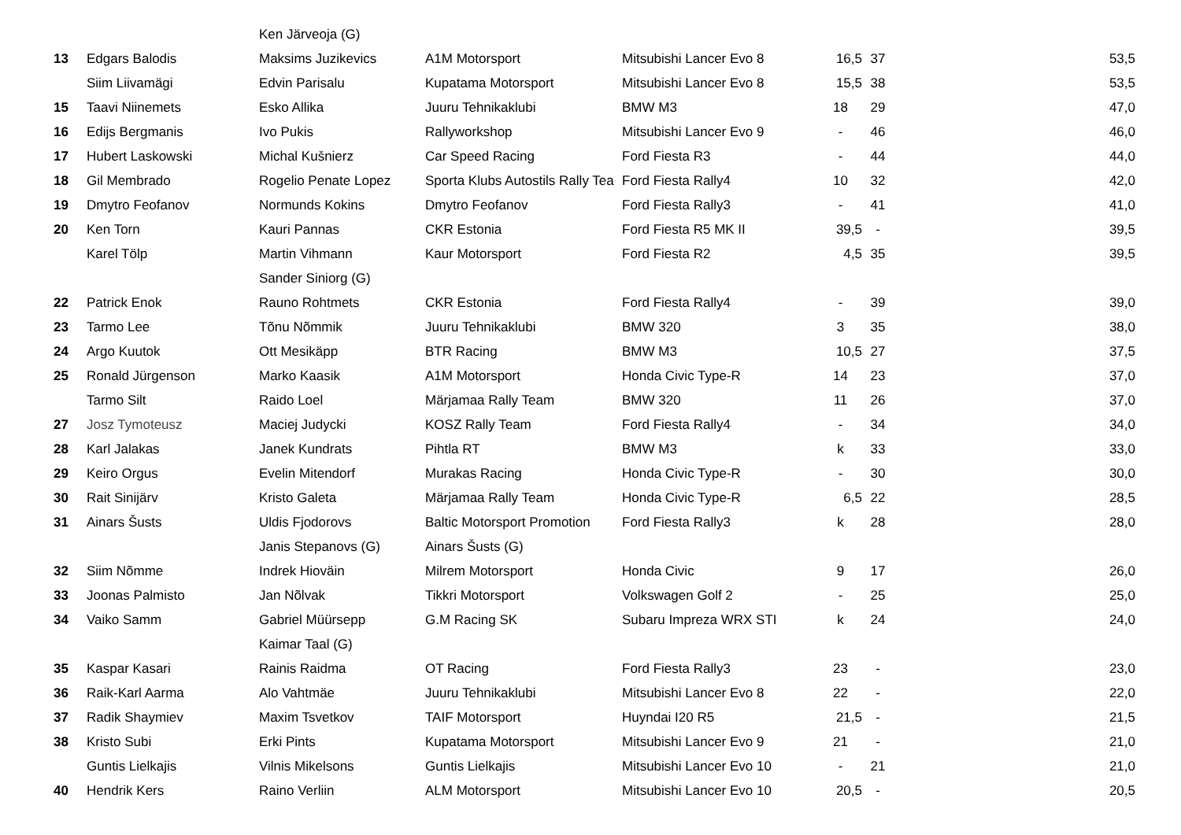| | | Ken Järveoja (G) | | | | | |
| 13 | Edgars Balodis | Maksims Juzikevics | A1M Motorsport | Mitsubishi Lancer Evo 8 | 16,5 | 37 | 53,5 |
| | Siim Liivamägi | Edvin Parisalu | Kupatama Motorsport | Mitsubishi Lancer Evo 8 | 15,5 | 38 | 53,5 |
| 15 | Taavi Niinemets | Esko Allika | Juuru Tehnikaklubi | BMW M3 | 18 | 29 | 47,0 |
| 16 | Edijs Bergmanis | Ivo Pukis | Rallyworkshop | Mitsubishi Lancer Evo 9 | - | 46 | 46,0 |
| 17 | Hubert Laskowski | Michal Kušnierz | Car Speed Racing | Ford Fiesta R3 | - | 44 | 44,0 |
| 18 | Gil Membrado | Rogelio Penate Lopez | Sporta Klubs Autostils Rally Tea | Ford Fiesta Rally4 | 10 | 32 | 42,0 |
| 19 | Dmytro Feofanov | Normunds Kokins | Dmytro Feofanov | Ford Fiesta Rally3 | - | 41 | 41,0 |
| 20 | Ken Torn | Kauri Pannas | CKR Estonia | Ford Fiesta R5 MK II | 39,5 | - | 39,5 |
| | Karel Tölp | Martin Vihmann | Kaur Motorsport | Ford Fiesta R2 | 4,5 | 35 | 39,5 |
| | | Sander Siniorg (G) | | | | | |
| 22 | Patrick Enok | Rauno Rohtmets | CKR Estonia | Ford Fiesta Rally4 | - | 39 | 39,0 |
| 23 | Tarmo Lee | Tõnu Nõmmik | Juuru Tehnikaklubi | BMW 320 | 3 | 35 | 38,0 |
| 24 | Argo Kuutok | Ott Mesikäpp | BTR Racing | BMW M3 | 10,5 | 27 | 37,5 |
| 25 | Ronald Jürgenson | Marko Kaasik | A1M Motorsport | Honda Civic Type-R | 14 | 23 | 37,0 |
| | Tarmo Silt | Raido Loel | Märjamaa Rally Team | BMW 320 | 11 | 26 | 37,0 |
| 27 | Josz Tymoteusz | Maciej Judycki | KOSZ Rally Team | Ford Fiesta Rally4 | - | 34 | 34,0 |
| 28 | Karl Jalakas | Janek Kundrats | Pihtla RT | BMW M3 | k | 33 | 33,0 |
| 29 | Keiro Orgus | Evelin Mitendorf | Murakas Racing | Honda Civic Type-R | - | 30 | 30,0 |
| 30 | Rait Sinijärv | Kristo Galeta | Märjamaa Rally Team | Honda Civic Type-R | 6,5 | 22 | 28,5 |
| 31 | Ainars Šusts | Uldis Fjodorovs | Baltic Motorsport Promotion | Ford Fiesta Rally3 | k | 28 | 28,0 |
| | | Janis Stepanovs (G) | Ainars Šusts (G) | | | | |
| 32 | Siim Nõmme | Indrek Hioväin | Milrem Motorsport | Honda Civic | 9 | 17 | 26,0 |
| 33 | Joonas Palmisto | Jan Nõlvak | Tikkri Motorsport | Volkswagen Golf 2 | - | 25 | 25,0 |
| 34 | Vaiko Samm | Gabriel Müürsepp | G.M Racing SK | Subaru Impreza WRX STI | k | 24 | 24,0 |
| | | Kaimar Taal (G) | | | | | |
| 35 | Kaspar Kasari | Rainis Raidma | OT Racing | Ford Fiesta Rally3 | 23 | - | 23,0 |
| 36 | Raik-Karl Aarma | Alo Vahtmäe | Juuru Tehnikaklubi | Mitsubishi Lancer Evo 8 | 22 | - | 22,0 |
| 37 | Radik Shaymiev | Maxim Tsvetkov | TAIF Motorsport | Huyndai I20 R5 | 21,5 | - | 21,5 |
| 38 | Kristo Subi | Erki Pints | Kupatama Motorsport | Mitsubishi Lancer Evo 9 | 21 | - | 21,0 |
| | Guntis Lielkajis | Vilnis Mikelsons | Guntis Lielkajis | Mitsubishi Lancer Evo 10 | - | 21 | 21,0 |
| 40 | Hendrik Kers | Raino Verliin | ALM Motorsport | Mitsubishi Lancer Evo 10 | 20,5 | - | 20,5 |